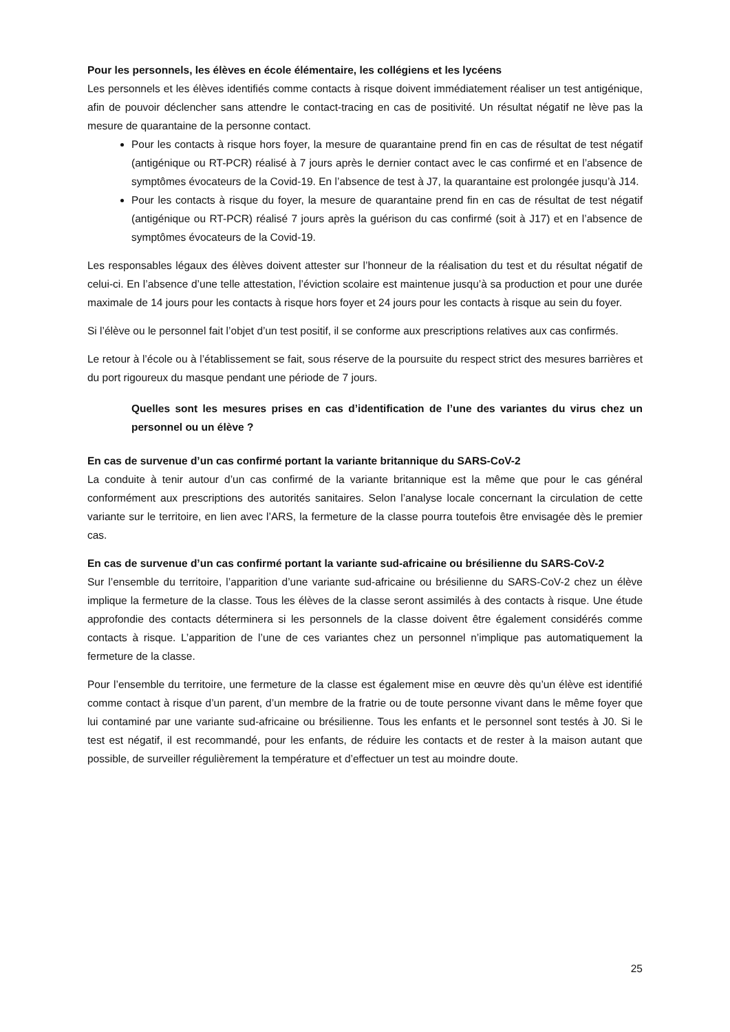Pour les personnels, les élèves en école élémentaire, les collégiens et les lycéens
Les personnels et les élèves identifiés comme contacts à risque doivent immédiatement réaliser un test antigénique, afin de pouvoir déclencher sans attendre le contact-tracing en cas de positivité. Un résultat négatif ne lève pas la mesure de quarantaine de la personne contact.
Pour les contacts à risque hors foyer, la mesure de quarantaine prend fin en cas de résultat de test négatif (antigénique ou RT-PCR) réalisé à 7 jours après le dernier contact avec le cas confirmé et en l’absence de symptômes évocateurs de la Covid-19. En l’absence de test à J7, la quarantaine est prolongée jusqu’à J14.
Pour les contacts à risque du foyer, la mesure de quarantaine prend fin en cas de résultat de test négatif (antigénique ou RT-PCR) réalisé 7 jours après la guérison du cas confirmé (soit à J17) et en l’absence de symptômes évocateurs de la Covid-19.
Les responsables légaux des élèves doivent attester sur l’honneur de la réalisation du test et du résultat négatif de celui-ci. En l’absence d’une telle attestation, l’éviction scolaire est maintenue jusqu’à sa production et pour une durée maximale de 14 jours pour les contacts à risque hors foyer et 24 jours pour les contacts à risque au sein du foyer.
Si l’élève ou le personnel fait l’objet d’un test positif, il se conforme aux prescriptions relatives aux cas confirmés.
Le retour à l’école ou à l’établissement se fait, sous réserve de la poursuite du respect strict des mesures barrières et du port rigoureux du masque pendant une période de 7 jours.
Quelles sont les mesures prises en cas d’identification de l’une des variantes du virus chez un personnel ou un élève ?
En cas de survenue d’un cas confirmé portant la variante britannique du SARS-CoV-2
La conduite à tenir autour d’un cas confirmé de la variante britannique est la même que pour le cas général conformément aux prescriptions des autorités sanitaires. Selon l’analyse locale concernant la circulation de cette variante sur le territoire, en lien avec l’ARS, la fermeture de la classe pourra toutefois être envisagée dès le premier cas.
En cas de survenue d’un cas confirmé portant la variante sud-africaine ou brésilienne du SARS-CoV-2
Sur l’ensemble du territoire, l’apparition d’une variante sud-africaine ou brésilienne du SARS-CoV-2 chez un élève implique la fermeture de la classe. Tous les élèves de la classe seront assimilés à des contacts à risque. Une étude approfondie des contacts déterminera si les personnels de la classe doivent être également considérés comme contacts à risque. L’apparition de l’une de ces variantes chez un personnel n’implique pas automatiquement la fermeture de la classe.
Pour l’ensemble du territoire, une fermeture de la classe est également mise en œuvre dès qu’un élève est identifié comme contact à risque d’un parent, d’un membre de la fratrie ou de toute personne vivant dans le même foyer que lui contaminé par une variante sud-africaine ou brésilienne. Tous les enfants et le personnel sont testés à J0. Si le test est négatif, il est recommandé, pour les enfants, de réduire les contacts et de rester à la maison autant que possible, de surveiller régulièrement la température et d’effectuer un test au moindre doute.
25